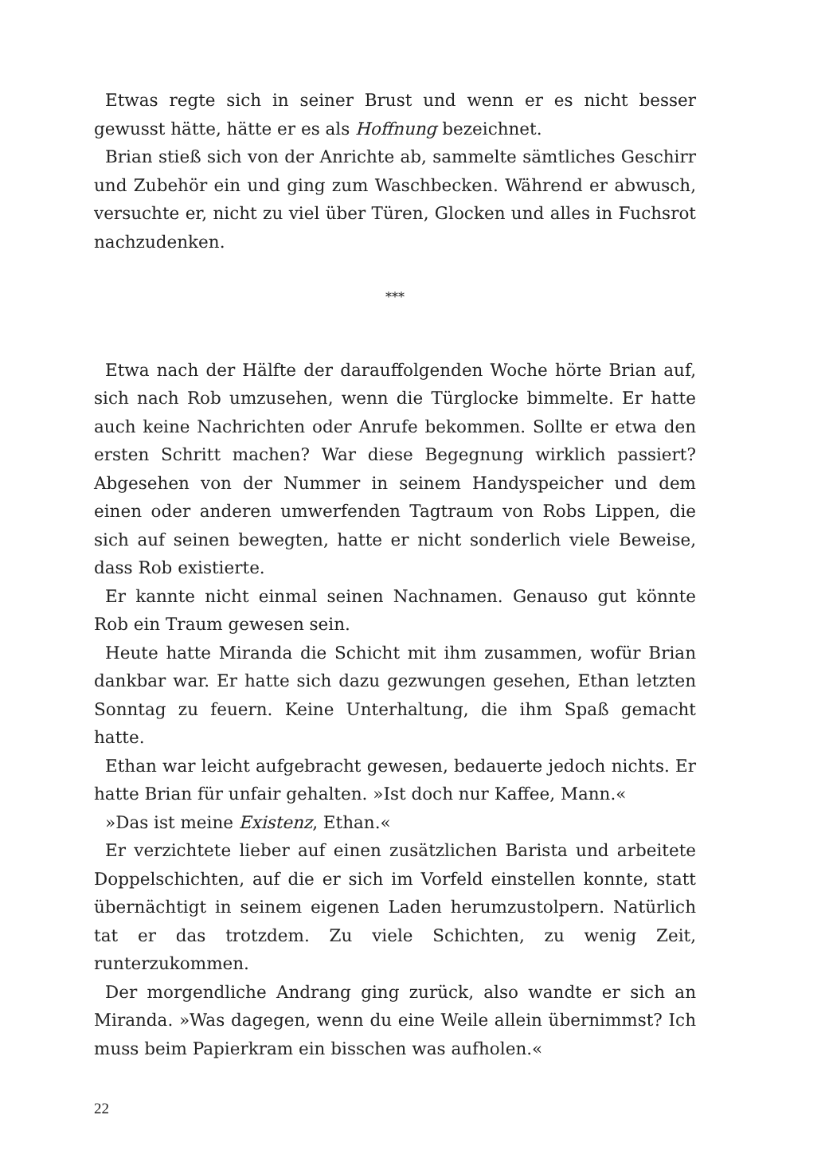Etwas regte sich in seiner Brust und wenn er es nicht besser gewusst hätte, hätte er es als Hoffnung bezeichnet.
Brian stieß sich von der Anrichte ab, sammelte sämtliches Geschirr und Zubehör ein und ging zum Waschbecken. Während er abwusch, versuchte er, nicht zu viel über Türen, Glocken und alles in Fuchsrot nachzudenken.
***
Etwa nach der Hälfte der darauffolgenden Woche hörte Brian auf, sich nach Rob umzusehen, wenn die Türglocke bimmelte. Er hatte auch keine Nachrichten oder Anrufe bekommen. Sollte er etwa den ersten Schritt machen? War diese Begegnung wirklich passiert? Abgesehen von der Nummer in seinem Handyspeicher und dem einen oder anderen umwerfenden Tagtraum von Robs Lippen, die sich auf seinen bewegten, hatte er nicht sonderlich viele Beweise, dass Rob existierte.
Er kannte nicht einmal seinen Nachnamen. Genauso gut könnte Rob ein Traum gewesen sein.
Heute hatte Miranda die Schicht mit ihm zusammen, wofür Brian dankbar war. Er hatte sich dazu gezwungen gesehen, Ethan letzten Sonntag zu feuern. Keine Unterhaltung, die ihm Spaß gemacht hatte.
Ethan war leicht aufgebracht gewesen, bedauerte jedoch nichts. Er hatte Brian für unfair gehalten. »Ist doch nur Kaffee, Mann.«
»Das ist meine Existenz, Ethan.«
Er verzichtete lieber auf einen zusätzlichen Barista und arbeitete Doppelschichten, auf die er sich im Vorfeld einstellen konnte, statt übernächtigt in seinem eigenen Laden herumzustolpern. Natürlich tat er das trotzdem. Zu viele Schichten, zu wenig Zeit, runterzukommen.
Der morgendliche Andrang ging zurück, also wandte er sich an Miranda. »Was dagegen, wenn du eine Weile allein übernimmst? Ich muss beim Papierkram ein bisschen was aufholen.«
22